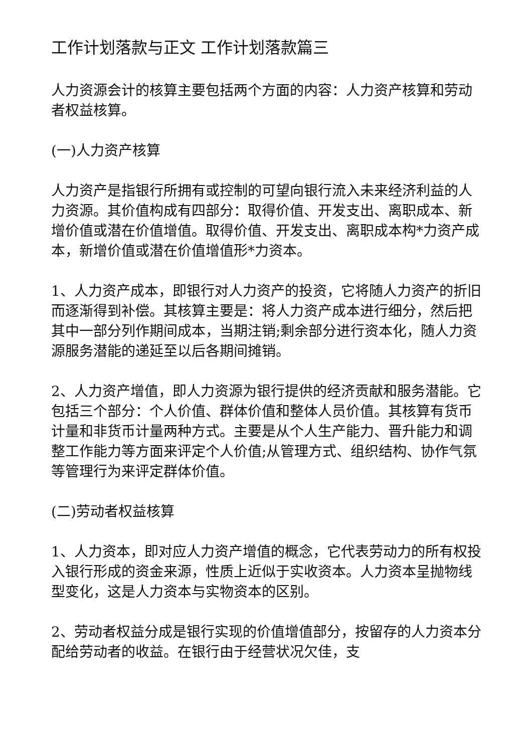工作计划落款与正文 工作计划落款篇三
人力资源会计的核算主要包括两个方面的内容：人力资产核算和劳动者权益核算。
(一)人力资产核算
人力资产是指银行所拥有或控制的可望向银行流入未来经济利益的人力资源。其价值构成有四部分：取得价值、开发支出、离职成本、新增价值或潜在价值增值。取得价值、开发支出、离职成本构*力资产成本，新增价值或潜在价值增值形*力资本。
1、人力资产成本，即银行对人力资产的投资，它将随人力资产的折旧而逐渐得到补偿。其核算主要是：将人力资产成本进行细分，然后把其中一部分列作期间成本，当期注销;剩余部分进行资本化，随人力资源服务潜能的递延至以后各期间摊销。
2、人力资产增值，即人力资源为银行提供的经济贡献和服务潜能。它包括三个部分：个人价值、群体价值和整体人员价值。其核算有货币计量和非货币计量两种方式。主要是从个人生产能力、晋升能力和调整工作能力等方面来评定个人价值;从管理方式、组织结构、协作气氛等管理行为来评定群体价值。
(二)劳动者权益核算
1、人力资本，即对应人力资产增值的概念，它代表劳动力的所有权投入银行形成的资金来源，性质上近似于实收资本。人力资本呈抛物线型变化，这是人力资本与实物资本的区别。
2、劳动者权益分成是银行实现的价值增值部分，按留存的人力资本分配给劳动者的收益。在银行由于经营状况欠佳，支